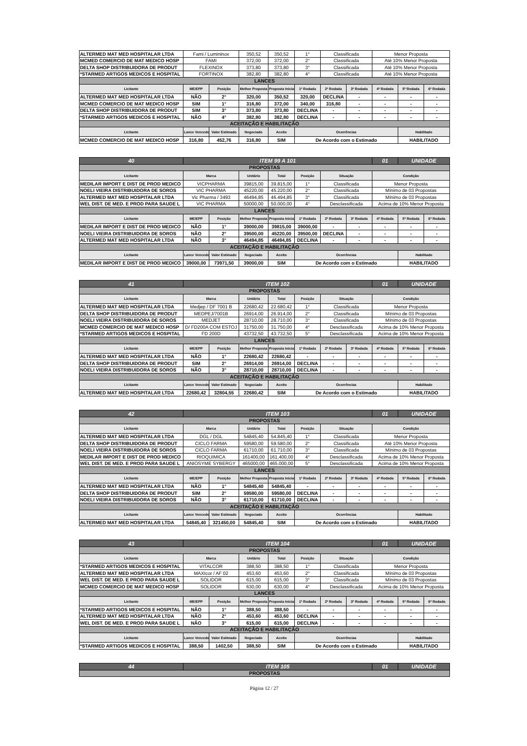| ALTERMED MAT MED HOSPITALAR LTDA | Fami / Lumininox | | 350,52 | 350,52 | 1° | Classificada | | Menor Proposta | | |
| MCMED COMERCIO DE MAT MEDICO HOSP | FAMI | | 372,00 | 372,00 | 2° | Classificada | | Até 10% Menor Proposta | | |
| DELTA SHOP DISTRIBUIDORA DE PRODUT | FLEXINOX | | 373,80 | 373,80 | 3° | Classificada | | Até 10% Menor Proposta | | |
| *STARMED ARTIGOS MEDICOS E HOSPITAL | FORTINOX | | 382,80 | 382,80 | 4° | Classificada | | Até 10% Menor Proposta | | |
| LANCES | | | | | | | | | | |
| Licitante | ME/EPP | Posição | Melhor Proposta | Proposta Inicial | 1ª Rodada | 2ª Rodada | 3ª Rodada | 4ª Rodada | 5ª Rodada | 6ª Rodada |
| ALTERMED MAT MED HOSPITALAR LTDA | NÃO | 2° | 320,00 | 350,52 | 320,00 | DECLINA | - | - | - | - |
| MCMED COMERCIO DE MAT MEDICO HOSP | SIM | 1° | 316,80 | 372,00 | 340,00 | 316,80 | - | - | - | - |
| DELTA SHOP DISTRIBUIDORA DE PRODUT | SIM | 3° | 373,80 | 373,80 | DECLINA | - | - | - | - | - |
| *STARMED ARTIGOS MEDICOS E HOSPITAL | NÃO | 4° | 382,80 | 382,80 | DECLINA | - | - | - | - | - |
| ACEITAÇÃO E HABILITAÇÃO | | | | | | | | | | |
| Licitante | Lance Vencedor | Valor Estimado | Negociado | Aceito | Ocorrências | | | | Habilitado | |
| MCMED COMERCIO DE MAT MEDICO HOSP | 316,80 | 452,76 | 316,80 | SIM | De Acordo com o Estimado | | | | HABILITADO | |
| 40 | ITEM 99 A 101 | | | | | | | 01 | UNIDADE | |
| PROPOSTAS | | | | | | | | | | |
| Licitante | Marca | | Unitário | Total | Posição | Situação | | Condição | | |
| MEDILAR IMPORT E DIST DE PROD MEDICO | VICPHARMA | | 39815,00 | 39.815,00 | 1° | Classificada | | Menor Proposta | | |
| NOELI VIEIRA DISTRIBUIDORA DE SOROS | VIC PHARMA | | 45220,00 | 45.220,00 | 2° | Classificada | | Mínimo de 03 Propostas | | |
| ALTERMED MAT MED HOSPITALAR LTDA | Vic Pharma / 3493 | | 46494,85 | 46.494,85 | 3° | Classificada | | Mínimo de 03 Propostas | | |
| WEL DIST. DE MED. E PROD PARA SAUDE L | VIC PHARMA | | 50000,00 | 50.000,00 | 4° | Desclassificada | | Acima de 10% Menor Proposta | | |
| LANCES | | | | | | | | | | |
| Licitante | ME/EPP | Posição | Melhor Proposta | Proposta Inicial | 1ª Rodada | 2ª Rodada | 3ª Rodada | 4ª Rodada | 5ª Rodada | 6ª Rodada |
| MEDILAR IMPORT E DIST DE PROD MEDICO | NÃO | 1° | 39000,00 | 39815,00 | 39000,00 | - | - | - | - | - |
| NOELI VIEIRA DISTRIBUIDORA DE SOROS | NÃO | 2° | 39500,00 | 45220,00 | 39500,00 | DECLINA | - | - | - | - |
| ALTERMED MAT MED HOSPITALAR LTDA | NÃO | 3° | 46494,85 | 46494,85 | DECLINA | - | - | - | - | - |
| ACEITAÇÃO E HABILITAÇÃO | | | | | | | | | | |
| Licitante | Lance Vencedor | Valor Estimado | Negociado | Aceito | Ocorrências | | | | Habilitado | |
| MEDILAR IMPORT E DIST DE PROD MEDICO | 39000,00 | 73971,50 | 39000,00 | SIM | De Acordo com o Estimado | | | | HABILITADO | |
| 41 | ITEM 102 | | | | | | | 01 | UNIDADE | |
| PROPOSTAS | | | | | | | | | | |
| Licitante | Marca | | Unitário | Total | Posição | Situação | | Condição | | |
| ALTERMED MAT MED HOSPITALAR LTDA | Medjep / DF 7001 B | | 22680,42 | 22.680,42 | 1° | Classificada | | Menor Proposta | | |
| DELTA SHOP DISTRIBUIDORA DE PRODUT | MEDPEJ/7001B | | 26914,00 | 26.914,00 | 2° | Classificada | | Mínimo de 03 Propostas | | |
| NOELI VIEIRA DISTRIBUIDORA DE SOROS | MEDJET | | 28710,00 | 28.710,00 | 3° | Classificada | | Mínimo de 03 Propostas | | |
| MCMED COMERCIO DE MAT MEDICO HOSP | D/ FD200A COM ESTOJ | | 31750,00 | 31.750,00 | 4° | Desclassificada | | Acima de 10% Menor Proposta | | |
| *STARMED ARTIGOS MEDICOS E HOSPITAL | FD 200D | | 43732,50 | 43.732,50 | 5° | Desclassificada | | Acima de 10% Menor Proposta | | |
| LANCES | | | | | | | | | | |
| Licitante | ME/EPP | Posição | Melhor Proposta | Proposta Inicial | 1ª Rodada | 2ª Rodada | 3ª Rodada | 4ª Rodada | 5ª Rodada | 6ª Rodada |
| ALTERMED MAT MED HOSPITALAR LTDA | NÃO | 1° | 22680,42 | 22680,42 | - | - | - | - | - | - |
| DELTA SHOP DISTRIBUIDORA DE PRODUT | SIM | 2° | 26914,00 | 26914,00 | DECLINA | - | - | - | - | - |
| NOELI VIEIRA DISTRIBUIDORA DE SOROS | NÃO | 3° | 28710,00 | 28710,00 | DECLINA | - | - | - | - | - |
| ACEITAÇÃO E HABILITAÇÃO | | | | | | | | | | |
| Licitante | Lance Vencedor | Valor Estimado | Negociado | Aceito | Ocorrências | | | | Habilitado | |
| ALTERMED MAT MED HOSPITALAR LTDA | 22680,42 | 32804,55 | 22680,42 | SIM | De Acordo com o Estimado | | | | HABILITADO | |
| 42 | ITEM 103 | | | | | | | 01 | UNIDADE | |
| PROPOSTAS | | | | | | | | | | |
| Licitante | Marca | | Unitário | Total | Posição | Situação | | Condição | | |
| ALTERMED MAT MED HOSPITALAR LTDA | DGL / DGL | | 54845,40 | 54.845,40 | 1° | Classificada | | Menor Proposta | | |
| DELTA SHOP DISTRIBUIDORA DE PRODUT | CICLO FARMA | | 59580,00 | 59.580,00 | 2° | Classificada | | Até 10% Menor Proposta | | |
| NOELI VIEIRA DISTRIBUIDORA DE SOROS | CICLO FARMA | | 61710,00 | 61.710,00 | 3° | Classificada | | Mínimo de 03 Propostas | | |
| MEDILAR IMPORT E DIST DE PROD MEDICO | RIOQUIMICA | | 161400,00 | 161.400,00 | 4° | Desclassificada | | Acima de 10% Menor Proposta | | |
| WEL DIST. DE MED. E PROD PARA SAUDE L | ANIOSYME SYBERGY | | 465000,00 | 465.000,00 | 5° | Desclassificada | | Acima de 10% Menor Proposta | | |
| LANCES | | | | | | | | | | |
| Licitante | ME/EPP | Posição | Melhor Proposta | Proposta Inicial | 1ª Rodada | 2ª Rodada | 3ª Rodada | 4ª Rodada | 5ª Rodada | 6ª Rodada |
| ALTERMED MAT MED HOSPITALAR LTDA | NÃO | 1° | 54845,40 | 54845,40 | - | - | - | - | - | - |
| DELTA SHOP DISTRIBUIDORA DE PRODUT | SIM | 2° | 59580,00 | 59580,00 | DECLINA | - | - | - | - | - |
| NOELI VIEIRA DISTRIBUIDORA DE SOROS | NÃO | 3° | 61710,00 | 61710,00 | DECLINA | - | - | - | - | - |
| ACEITAÇÃO E HABILITAÇÃO | | | | | | | | | | |
| Licitante | Lance Vencedor | Valor Estimado | Negociado | Aceito | Ocorrências | | | | Habilitado | |
| ALTERMED MAT MED HOSPITALAR LTDA | 54845,40 | 321450,00 | 54845,40 | SIM | De Acordo com o Estimado | | | | HABILITADO | |
| 43 | ITEM 104 | | | | | | | 01 | UNIDADE | |
| PROPOSTAS | | | | | | | | | | |
| Licitante | Marca | | Unitário | Total | Posição | Situação | | Condição | | |
| *STARMED ARTIGOS MEDICOS E HOSPITAL | VITALCOR | | 388,50 | 388,50 | 1° | Classificada | | Menor Proposta | | |
| ALTERMED MAT MED HOSPITALAR LTDA | MAXIcor / AF 02 | | 453,60 | 453,60 | 2° | Classificada | | Mínimo de 03 Propostas | | |
| WEL DIST. DE MED. E PROD PARA SAUDE L | SOLIDOR | | 615,00 | 615,00 | 3° | Classificada | | Mínimo de 03 Propostas | | |
| MCMED COMERCIO DE MAT MEDICO HOSP | SOLIDOR | | 630,00 | 630,00 | 4° | Desclassificada | | Acima de 10% Menor Proposta | | |
| LANCES | | | | | | | | | | |
| Licitante | ME/EPP | Posição | Melhor Proposta | Proposta Inicial | 1ª Rodada | 2ª Rodada | 3ª Rodada | 4ª Rodada | 5ª Rodada | 6ª Rodada |
| *STARMED ARTIGOS MEDICOS E HOSPITAL | NÃO | 1° | 388,50 | 388,50 | - | - | - | - | - | - |
| ALTERMED MAT MED HOSPITALAR LTDA | NÃO | 2° | 453,60 | 453,60 | DECLINA | - | - | - | - | - |
| WEL DIST. DE MED. E PROD PARA SAUDE L | NÃO | 3° | 615,00 | 615,00 | DECLINA | - | - | - | - | - |
| ACEITAÇÃO E HABILITAÇÃO | | | | | | | | | | |
| Licitante | Lance Vencedor | Valor Estimado | Negociado | Aceito | Ocorrências | | | | Habilitado | |
| *STARMED ARTIGOS MEDICOS E HOSPITAL | 388,50 | 1402,50 | 388,50 | SIM | De Acordo com o Estimado | | | | HABILITADO | |
| 44 | ITEM 105 | 01 | UNIDADE |
| PROPOSTAS | | | |
Página 12 / 27